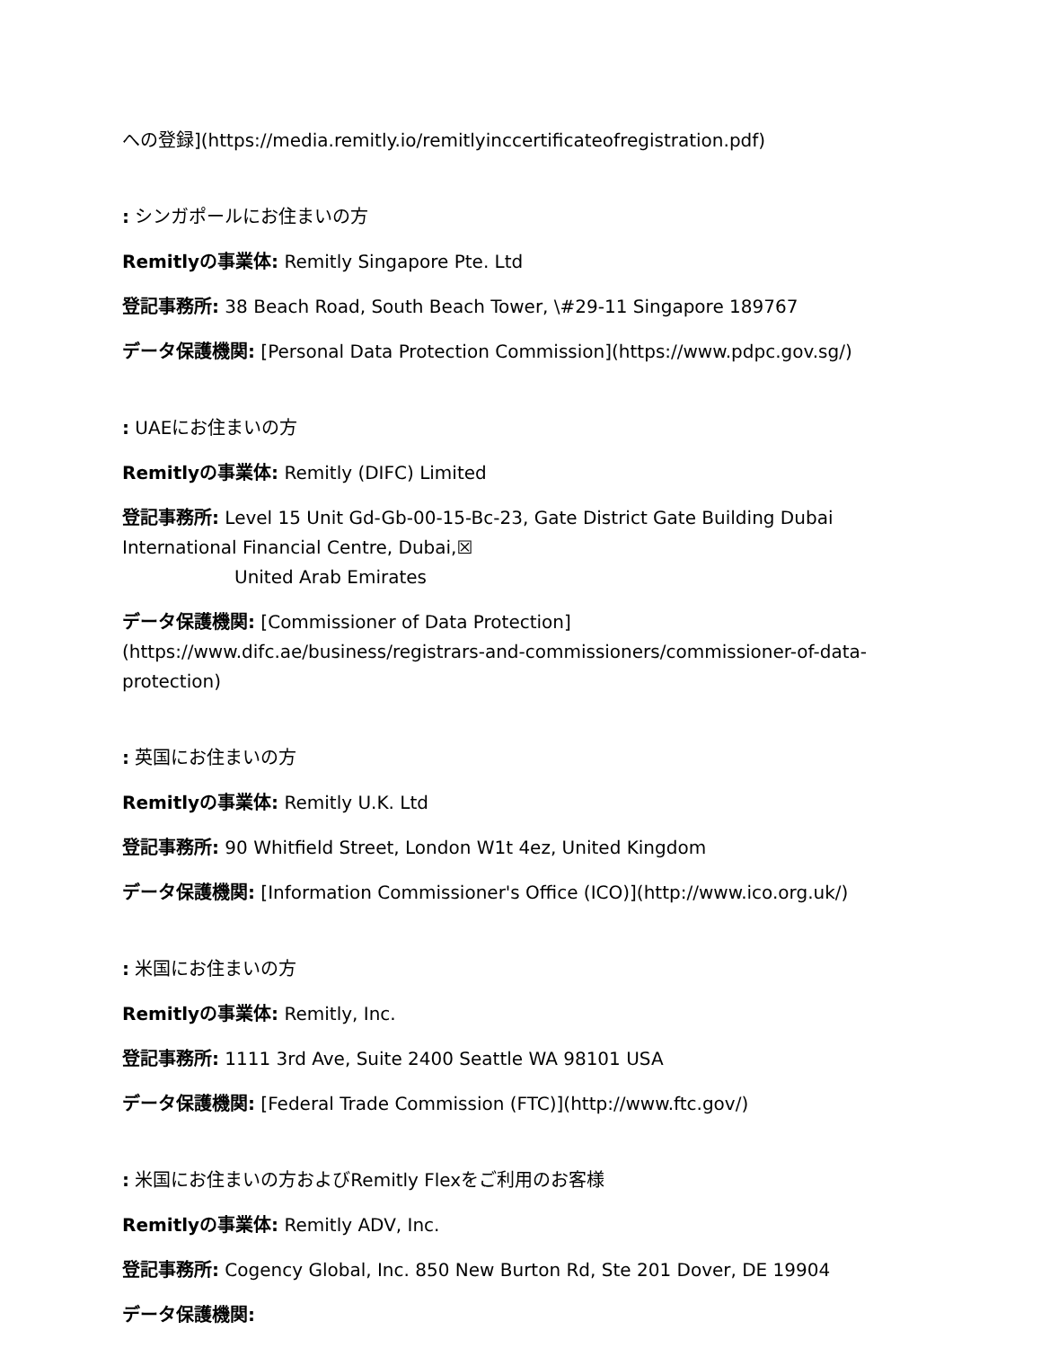への登録](https://media.remitly.io/remitlyinccertificateofregistration.pdf)
: シンガポールにお住まいの方
Remitlyの事業体: Remitly Singapore Pte. Ltd
登記事務所: 38 Beach Road, South Beach Tower, \#29-11 Singapore 189767
データ保護機関: [Personal Data Protection Commission](https://www.pdpc.gov.sg/)
: UAEにお住まいの方
Remitlyの事業体: Remitly (DIFC) Limited
登記事務所: Level 15 Unit Gd-Gb-00-15-Bc-23, Gate District Gate Building Dubai International Financial Centre, Dubai,☒
United Arab Emirates
データ保護機関: [Commissioner of Data Protection](https://www.difc.ae/business/registrars-and-commissioners/commissioner-of-data-protection)
: 英国にお住まいの方
Remitlyの事業体: Remitly U.K. Ltd
登記事務所: 90 Whitfield Street, London W1t 4ez, United Kingdom
データ保護機関: [Information Commissioner's Office (ICO)](http://www.ico.org.uk/)
: 米国にお住まいの方
Remitlyの事業体: Remitly, Inc.
登記事務所: 1111 3rd Ave, Suite 2400 Seattle WA 98101 USA
データ保護機関: [Federal Trade Commission (FTC)](http://www.ftc.gov/)
: 米国にお住まいの方およびRemitly Flexをご利用のお客様
Remitlyの事業体: Remitly ADV, Inc.
登記事務所: Cogency Global, Inc. 850 New Burton Rd, Ste 201 Dover, DE 19904
データ保護機関: